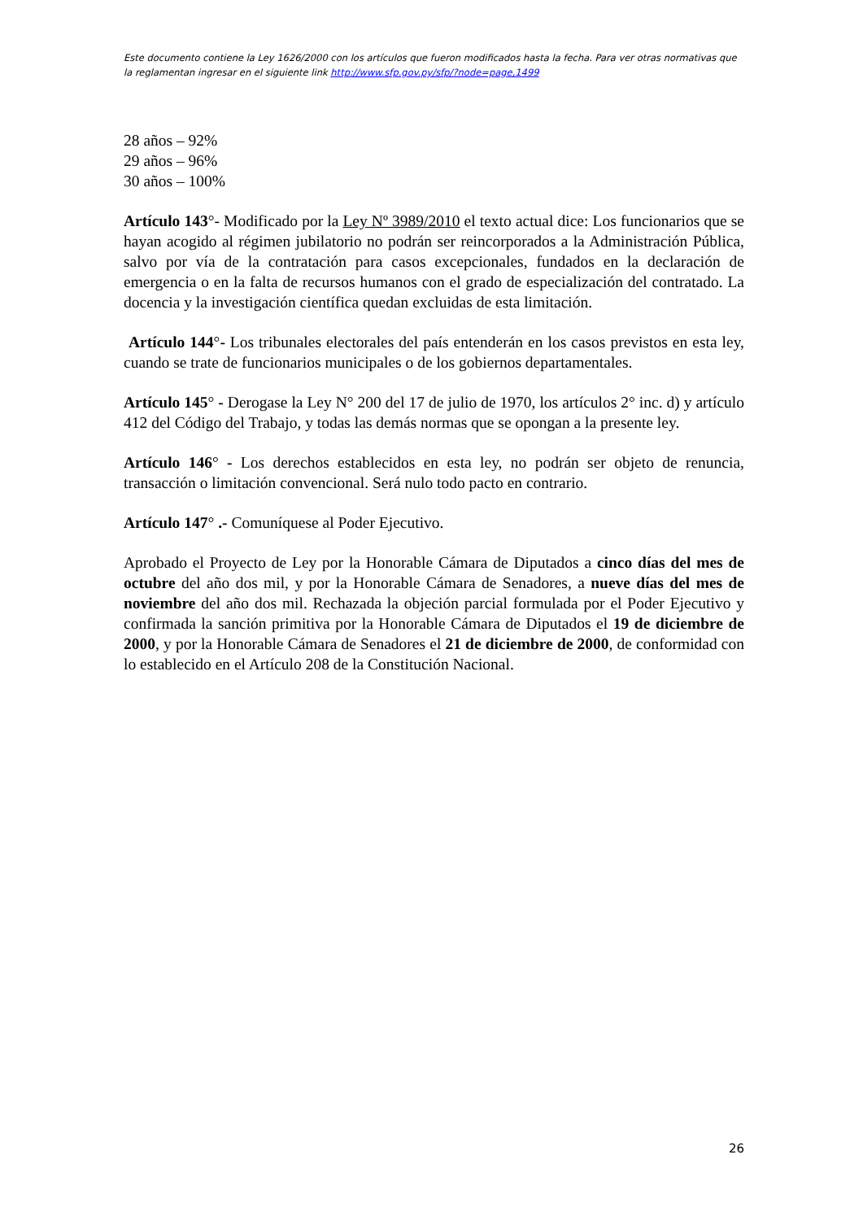Este documento contiene la Ley 1626/2000 con los artículos que fueron modificados hasta la fecha. Para ver otras normativas que la reglamentan ingresar en el siguiente link http://www.sfp.gov.py/sfp/?node=page,1499
28 años – 92%
29 años – 96%
30 años – 100%
Artículo 143°- Modificado por la Ley Nº 3989/2010 el texto actual dice: Los funcionarios que se hayan acogido al régimen jubilatorio no podrán ser reincorporados a la Administración Pública, salvo por vía de la contratación para casos excepcionales, fundados en la declaración de emergencia o en la falta de recursos humanos con el grado de especialización del contratado. La docencia y la investigación científica quedan excluidas de esta limitación.
Artículo 144°- Los tribunales electorales del país entenderán en los casos previstos en esta ley, cuando se trate de funcionarios municipales o de los gobiernos departamentales.
Artículo 145° - Derogase la Ley N° 200 del 17 de julio de 1970, los artículos 2° inc. d) y artículo 412 del Código del Trabajo, y todas las demás normas que se opongan a la presente ley.
Artículo 146° - Los derechos establecidos en esta ley, no podrán ser objeto de renuncia, transacción o limitación convencional. Será nulo todo pacto en contrario.
Artículo 147° .- Comuníquese al Poder Ejecutivo.
Aprobado el Proyecto de Ley por la Honorable Cámara de Diputados a cinco días del mes de octubre del año dos mil, y por la Honorable Cámara de Senadores, a nueve días del mes de noviembre del año dos mil. Rechazada la objeción parcial formulada por el Poder Ejecutivo y confirmada la sanción primitiva por la Honorable Cámara de Diputados el 19 de diciembre de 2000, y por la Honorable Cámara de Senadores el 21 de diciembre de 2000, de conformidad con lo establecido en el Artículo 208 de la Constitución Nacional.
26